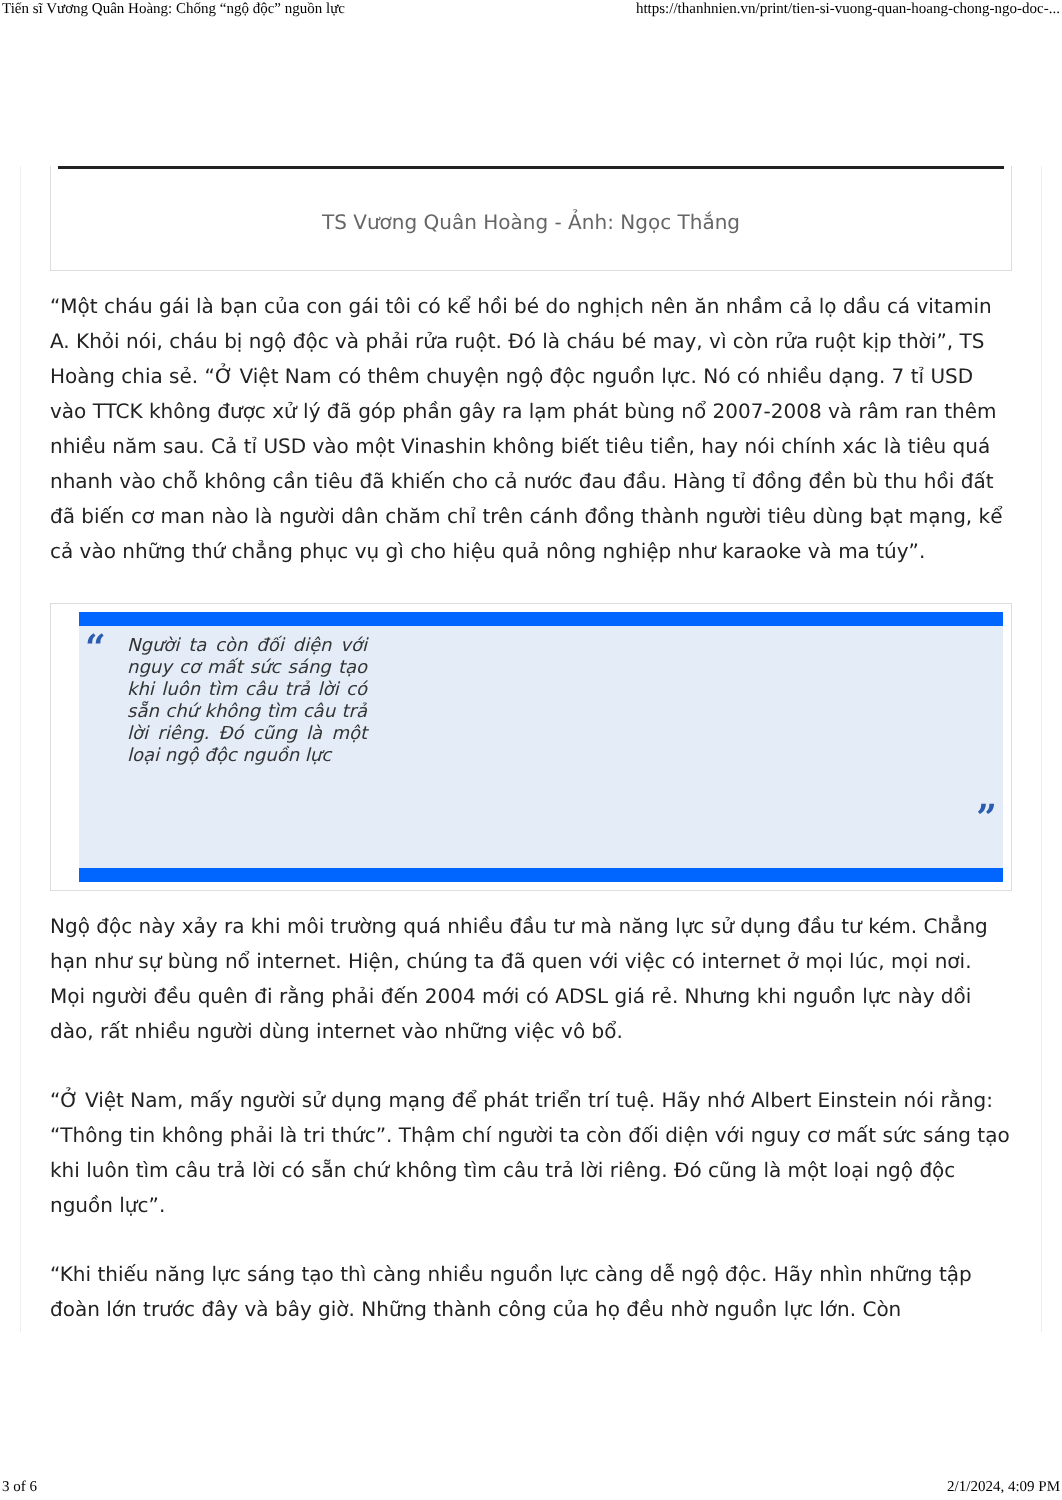Tiến sĩ Vương Quân Hoàng: Chống “ngộ độc” nguồn lực https://thanhnien.vn/print/tien-si-vuong-quan-hoang-chong-ngo-doc-...
TS Vương Quân Hoàng - Ảnh: Ngọc Thắng
“Một cháu gái là bạn của con gái tôi có kể hồi bé do nghịch nên ăn nhầm cả lọ dầu cá vitamin A. Khỏi nói, cháu bị ngộ độc và phải rửa ruột. Đó là cháu bé may, vì còn rửa ruột kịp thời”, TS Hoàng chia sẻ. “Ở Việt Nam có thêm chuyện ngộ độc nguồn lực. Nó có nhiều dạng. 7 tỉ USD vào TTCK không được xử lý đã góp phần gây ra lạm phát bùng nổ 2007-2008 và râm ran thêm nhiều năm sau. Cả tỉ USD vào một Vinashin không biết tiêu tiền, hay nói chính xác là tiêu quá nhanh vào chỗ không cần tiêu đã khiến cho cả nước đau đầu. Hàng tỉ đồng đền bù thu hồi đất đã biến cơ man nào là người dân chăm chỉ trên cánh đồng thành người tiêu dùng bạt mạng, kể cả vào những thứ chẳng phục vụ gì cho hiệu quả nông nghiệp như karaoke và ma túy”.
“
Người ta còn đối diện với nguy cơ mất sức sáng tạo khi luôn tìm câu trả lời có sẵn chứ không tìm câu trả lời riêng. Đó cũng là một loại ngộ độc nguồn lực
”
Ngộ độc này xảy ra khi môi trường quá nhiều đầu tư mà năng lực sử dụng đầu tư kém. Chẳng hạn như sự bùng nổ internet. Hiện, chúng ta đã quen với việc có internet ở mọi lúc, mọi nơi. Mọi người đều quên đi rằng phải đến 2004 mới có ADSL giá rẻ. Nhưng khi nguồn lực này dồi dào, rất nhiều người dùng internet vào những việc vô bổ.
“Ở Việt Nam, mấy người sử dụng mạng để phát triển trí tuệ. Hãy nhớ Albert Einstein nói rằng: “Thông tin không phải là tri thức”. Thậm chí người ta còn đối diện với nguy cơ mất sức sáng tạo khi luôn tìm câu trả lời có sẵn chứ không tìm câu trả lời riêng. Đó cũng là một loại ngộ độc nguồn lực”.
“Khi thiếu năng lực sáng tạo thì càng nhiều nguồn lực càng dễ ngộ độc. Hãy nhìn những tập đoàn lớn trước đây và bây giờ. Những thành công của họ đều nhờ nguồn lực lớn. Còn
3 of 6 2/1/2024, 4:09 PM